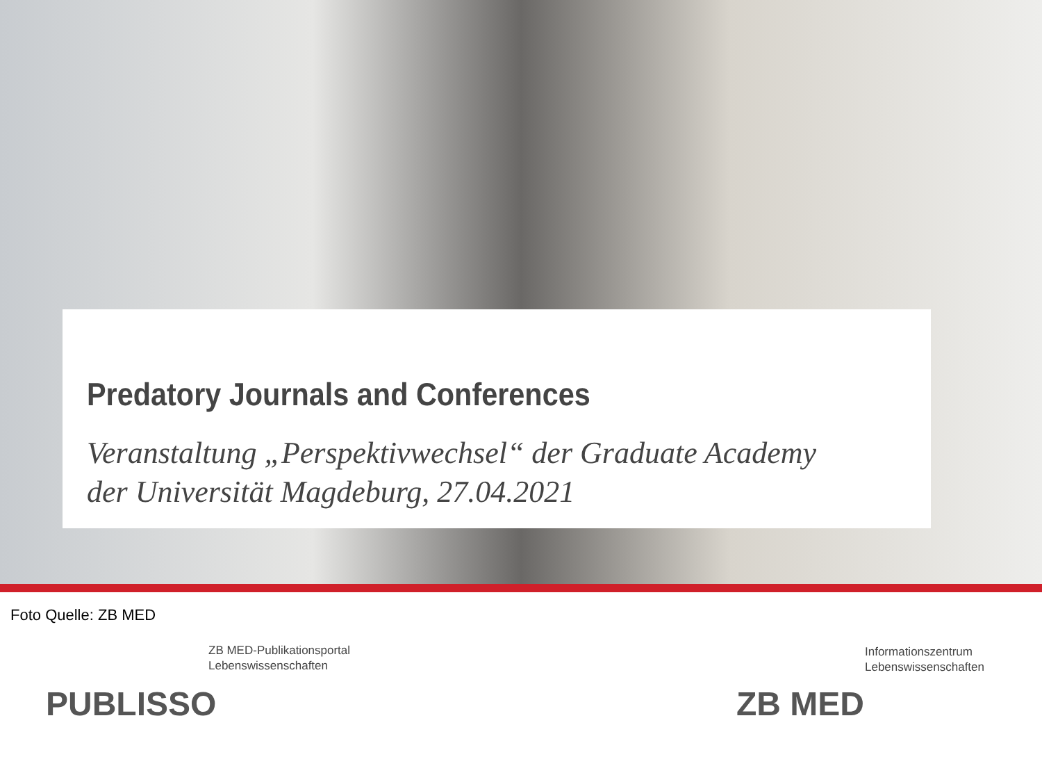Predatory Journals and Conferences
Veranstaltung „Perspektivwechsel“ der Graduate Academy
der Universität Magdeburg, 27.04.2021
Foto Quelle: ZB MED
ZB MED-Publikationsportal
Lebenswissenschaften
PUBLISSO
Informationszentrum
Lebenswissenschaften
ZB MED